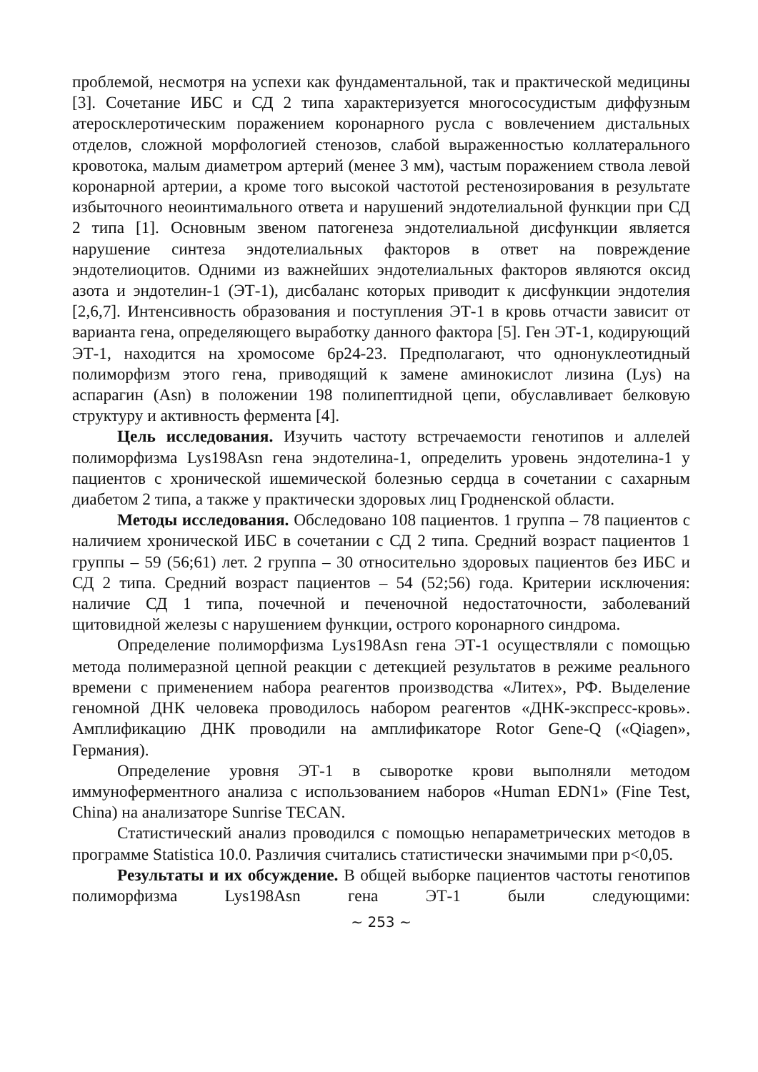проблемой, несмотря на успехи как фундаментальной, так и практической медицины [3]. Сочетание ИБС и СД 2 типа характеризуется многососудистым диффузным атеросклеротическим поражением коронарного русла с вовлечением дистальных отделов, сложной морфологией стенозов, слабой выраженностью коллатерального кровотока, малым диаметром артерий (менее 3 мм), частым поражением ствола левой коронарной артерии, а кроме того высокой частотой рестенозирования в результате избыточного неоинтимального ответа и нарушений эндотелиальной функции при СД 2 типа [1]. Основным звеном патогенеза эндотелиальной дисфункции является нарушение синтеза эндотелиальных факторов в ответ на повреждение эндотелиоцитов. Одними из важнейших эндотелиальных факторов являются оксид азота и эндотелин-1 (ЭТ-1), дисбаланс которых приводит к дисфункции эндотелия [2,6,7]. Интенсивность образования и поступления ЭТ-1 в кровь отчасти зависит от варианта гена, определяющего выработку данного фактора [5]. Ген ЭТ-1, кодирующий ЭТ-1, находится на хромосоме 6p24-23. Предполагают, что однонуклеотидный полиморфизм этого гена, приводящий к замене аминокислот лизина (Lys) на аспарагин (Asn) в положении 198 полипептидной цепи, обуславливает белковую структуру и активность фермента [4].
Цель исследования. Изучить частоту встречаемости генотипов и аллелей полиморфизма Lys198Asn гена эндотелина-1, определить уровень эндотелина-1 у пациентов с хронической ишемической болезнью сердца в сочетании с сахарным диабетом 2 типа, а также у практически здоровых лиц Гродненской области.
Методы исследования. Обследовано 108 пациентов. 1 группа – 78 пациентов с наличием хронической ИБС в сочетании с СД 2 типа. Средний возраст пациентов 1 группы – 59 (56;61) лет. 2 группа – 30 относительно здоровых пациентов без ИБС и СД 2 типа. Средний возраст пациентов – 54 (52;56) года. Критерии исключения: наличие СД 1 типа, почечной и печеночной недостаточности, заболеваний щитовидной железы с нарушением функции, острого коронарного синдрома.
Определение полиморфизма Lys198Asn гена ЭТ-1 осуществляли с помощью метода полимеразной цепной реакции с детекцией результатов в режиме реального времени с применением набора реагентов производства «Литех», РФ. Выделение геномной ДНК человека проводилось набором реагентов «ДНК-экспресс-кровь». Амплификацию ДНК проводили на амплификаторе Rotor Gene-Q («Qiagen», Германия).
Определение уровня ЭТ-1 в сыворотке крови выполняли методом иммуноферментного анализа с использованием наборов «Human EDN1» (Fine Test, China) на анализаторе Sunrise TECAN.
Статистический анализ проводился с помощью непараметрических методов в программе Statistica 10.0. Различия считались статистически значимыми при p<0,05.
Результаты и их обсуждение. В общей выборке пациентов частоты генотипов полиморфизма Lys198Asn гена ЭТ-1 были следующими:
~ 253 ~